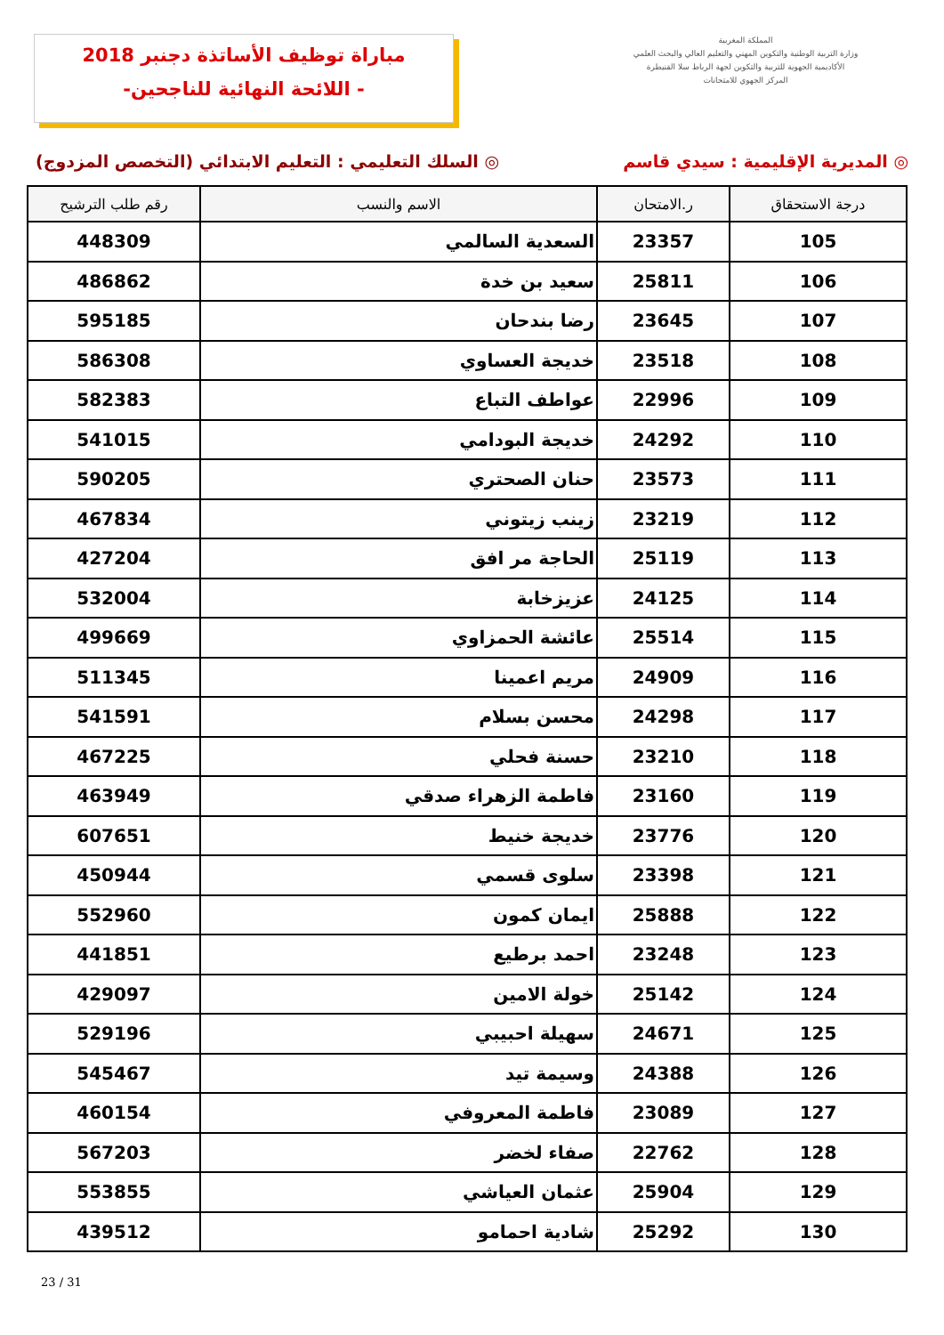مباراة توظيف الأساتذة دجنبر 2018
-اللائحة النهائية للناجحين -
المملكة المغربية
وزارة التربية الوطنية والتكوين المهني والتعليم العالي والبحث العلمي
الأكاديمية الجهوية للتربية والتكوين لجهة الرباط سلا القنيطرة
المركز الجهوي للامتحانات
◎ المديرية الإقليمية : سيدي قاسم
◎ السلك التعليمي : التعليم الابتدائي (التخصص المزدوج)
| درجة الاستحقاق | ر.الامتحان | الاسم والنسب | رقم طلب الترشيح |
| --- | --- | --- | --- |
| 105 | 23357 | السعدية السالمي | 448309 |
| 106 | 25811 | سعيد بن خدة | 486862 |
| 107 | 23645 | رضا بندحان | 595185 |
| 108 | 23518 | خديجة العساوي | 586308 |
| 109 | 22996 | عواطف التباع | 582383 |
| 110 | 24292 | خديجة البودامي | 541015 |
| 111 | 23573 | حنان الصحتري | 590205 |
| 112 | 23219 | زينب زيتوني | 467834 |
| 113 | 25119 | الحاجة مر افق | 427204 |
| 114 | 24125 | عزيزخابة | 532004 |
| 115 | 25514 | عائشة الحمزاوي | 499669 |
| 116 | 24909 | مريم اعمينا | 511345 |
| 117 | 24298 | محسن بسلام | 541591 |
| 118 | 23210 | حسنة فحلي | 467225 |
| 119 | 23160 | فاطمة الزهراء صدقي | 463949 |
| 120 | 23776 | خديجة خنيط | 607651 |
| 121 | 23398 | سلوى قسمي | 450944 |
| 122 | 25888 | ايمان كمون | 552960 |
| 123 | 23248 | احمد برطيع | 441851 |
| 124 | 25142 | خولة الامين | 429097 |
| 125 | 24671 | سهيلة احبيبي | 529196 |
| 126 | 24388 | وسيمة تيد | 545467 |
| 127 | 23089 | فاطمة المعروفي | 460154 |
| 128 | 22762 | صفاء لخضر | 567203 |
| 129 | 25904 | عثمان العياشي | 553855 |
| 130 | 25292 | شادية احمامو | 439512 |
23 / 31